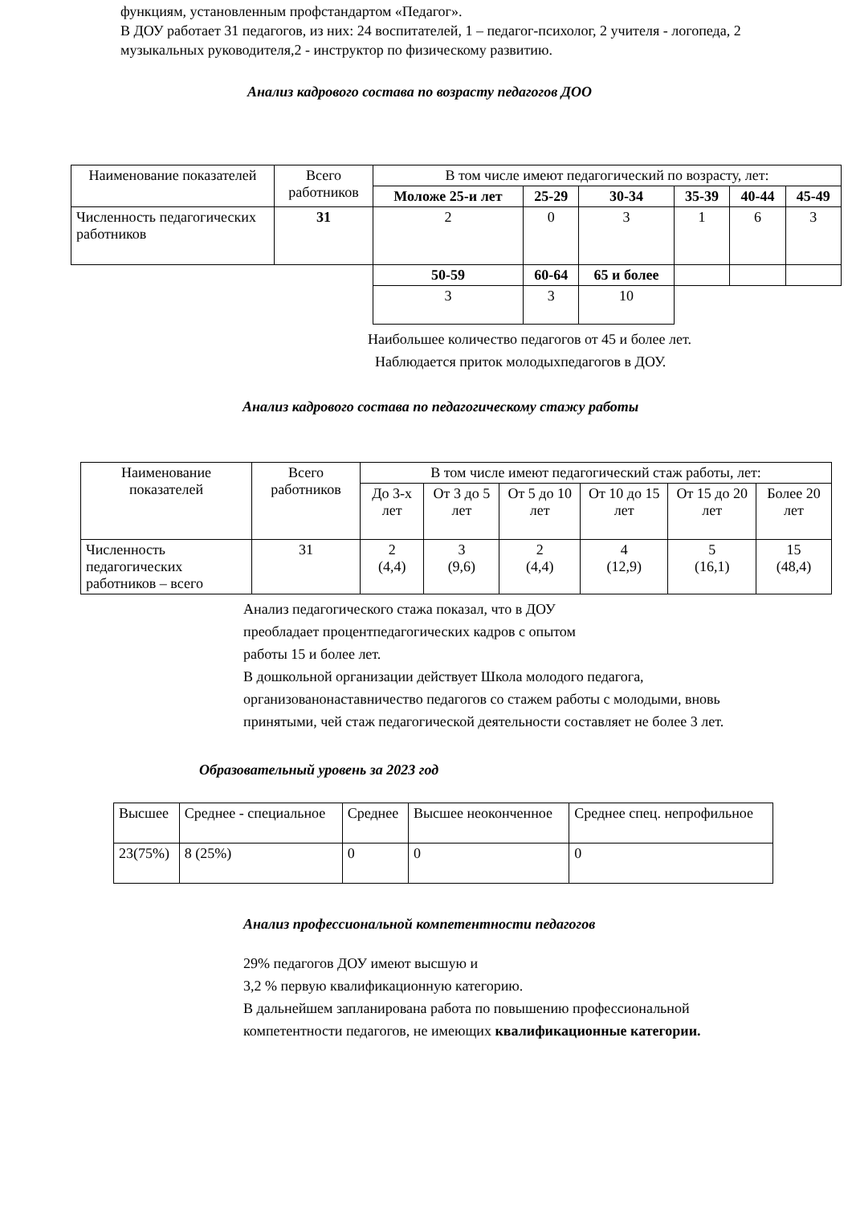функциям, установленным профстандартом «Педагог».
В ДОУ работает 31 педагогов, из них: 24 воспитателей, 1 – педагог-психолог, 2 учителя - логопеда, 2 музыкальных руководителя,2 - инструктор по физическому развитию.
Анализ кадрового состава по возрасту педагогов ДОО
| Наименование показателей | Всего работников | В том числе имеют педагогический по возрасту, лет: | | | | | |
| --- | --- | --- | --- | --- | --- | --- | --- |
| | | Моложе 25-и лет | 25-29 | 30-34 | 35-39 | 40-44 | 45-49 |
| Численность педагогических работников | 31 | 2 | 0 | 3 | 1 | 6 | 3 |
| | | 50-59 | 60-64 | 65 и более | | | |
| | | 3 | 3 | 10 | | | |
Наибольшее количество педагогов от 45 и более лет.
Наблюдается приток молодыхпедагогов в ДОУ.
Анализ кадрового состава по педагогическому стажу работы
| Наименование показателей | Всего работников | В том числе имеют педагогический стаж работы, лет: | | | | | |
| --- | --- | --- | --- | --- | --- | --- | --- |
| | | До 3-х лет | От 3 до 5 лет | От 5 до 10 лет | От 10 до 15 лет | От 15 до 20 лет | Более 20 лет |
| Численность педагогических работников – всего | 31 | 2 (4,4) | 3 (9,6) | 2 (4,4) | 4 (12,9) | 5 (16,1) | 15 (48,4) |
Анализ педагогического стажа показал, что в ДОУ
преобладает процентпедагогических кадров с опытом
работы 15 и более лет.
В дошкольной организации действует Школа молодого педагога, организованонаставничество педагогов со стажем работы с молодыми, вновь принятыми, чей стаж педагогической деятельности составляет не более 3 лет.
Образовательный уровень за 2023 год
| Высшее | Среднее - специальное | Среднее | Высшее неоконченное | Среднее спец. непрофильное |
| 23(75%) | 8 (25%) | 0 | 0 | 0 |
Анализ профессиональной компетентности педагогов
29% педагогов ДОУ имеют высшую и
3,2 % первую квалификационную категорию.
В дальнейшем запланирована работа по повышению профессиональной компетентности педагогов, не имеющих квалификационные категории.